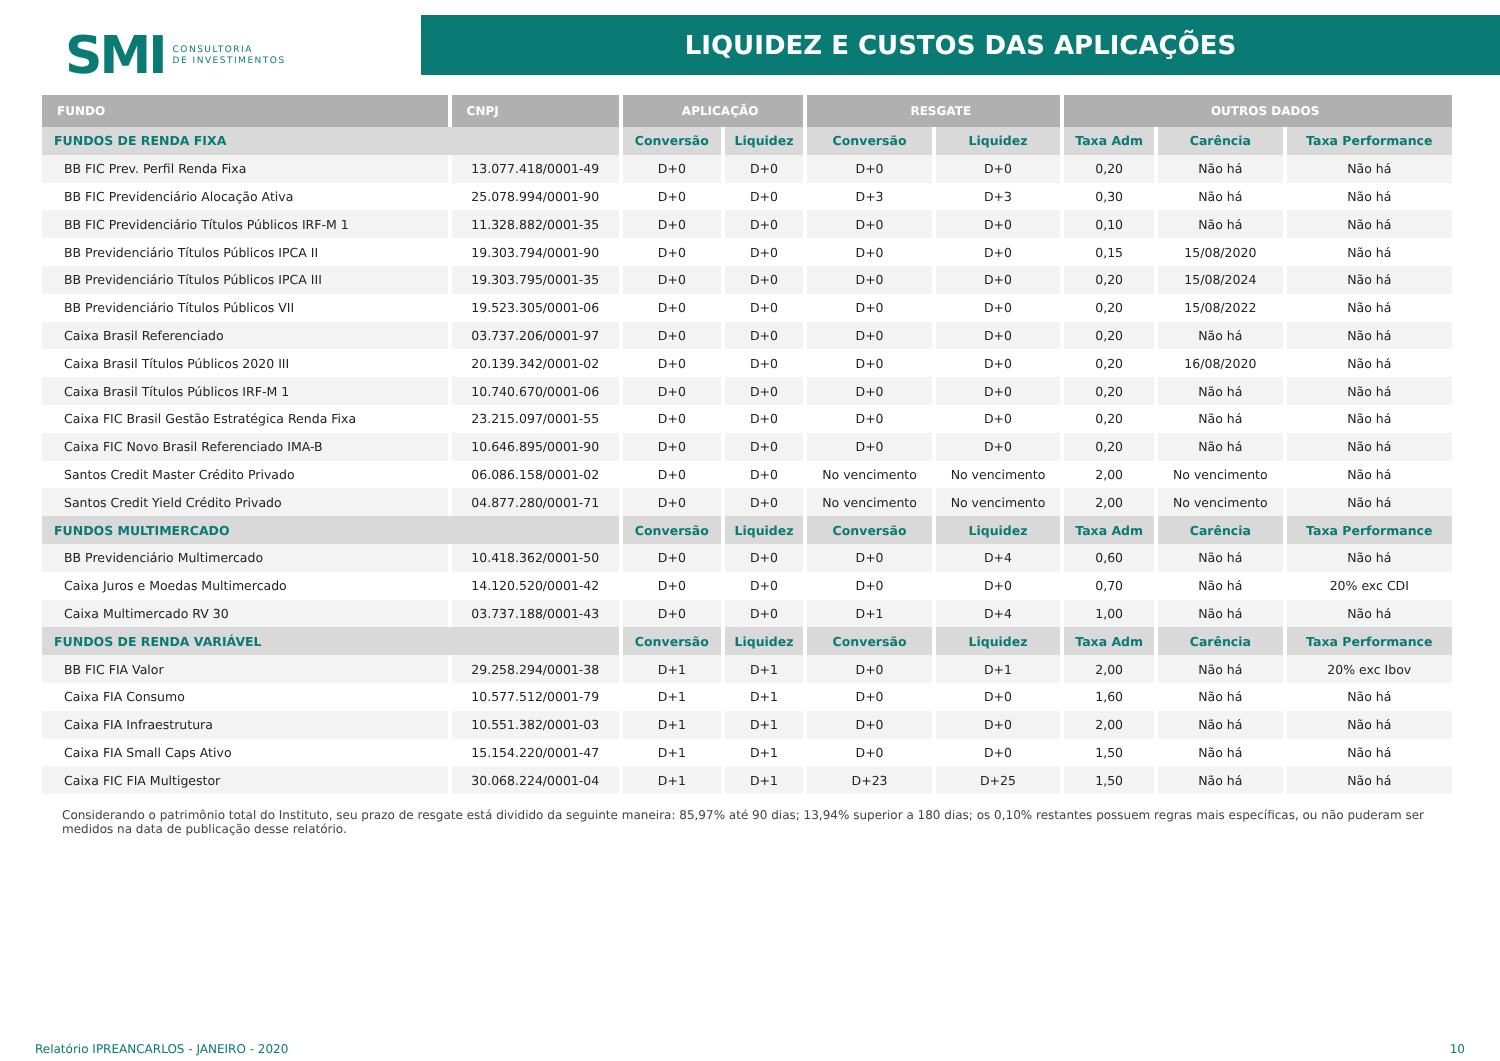SMI CONSULTORIA
DE INVESTIMENTOS
LIQUIDEZ E CUSTOS DAS APLICAÇÕES
| FUNDO | CNPJ | APLICAÇÃO | | RESGATE | | OUTROS DADOS | | |
| --- | --- | --- | --- | --- | --- | --- | --- | --- |
| FUNDOS DE RENDA FIXA | | Conversão | Liquidez | Conversão | Liquidez | Taxa Adm | Carência | Taxa Performance |
| BB FIC Prev. Perfil Renda Fixa | 13.077.418/0001-49 | D+0 | D+0 | D+0 | D+0 | 0,20 | Não há | Não há |
| BB FIC Previdenciário Alocação Ativa | 25.078.994/0001-90 | D+0 | D+0 | D+3 | D+3 | 0,30 | Não há | Não há |
| BB FIC Previdenciário Títulos Públicos IRF-M 1 | 11.328.882/0001-35 | D+0 | D+0 | D+0 | D+0 | 0,10 | Não há | Não há |
| BB Previdenciário Títulos Públicos IPCA II | 19.303.794/0001-90 | D+0 | D+0 | D+0 | D+0 | 0,15 | 15/08/2020 | Não há |
| BB Previdenciário Títulos Públicos IPCA III | 19.303.795/0001-35 | D+0 | D+0 | D+0 | D+0 | 0,20 | 15/08/2024 | Não há |
| BB Previdenciário Títulos Públicos VII | 19.523.305/0001-06 | D+0 | D+0 | D+0 | D+0 | 0,20 | 15/08/2022 | Não há |
| Caixa Brasil Referenciado | 03.737.206/0001-97 | D+0 | D+0 | D+0 | D+0 | 0,20 | Não há | Não há |
| Caixa Brasil Títulos Públicos 2020 III | 20.139.342/0001-02 | D+0 | D+0 | D+0 | D+0 | 0,20 | 16/08/2020 | Não há |
| Caixa Brasil Títulos Públicos IRF-M 1 | 10.740.670/0001-06 | D+0 | D+0 | D+0 | D+0 | 0,20 | Não há | Não há |
| Caixa FIC Brasil Gestão Estratégica Renda Fixa | 23.215.097/0001-55 | D+0 | D+0 | D+0 | D+0 | 0,20 | Não há | Não há |
| Caixa FIC Novo Brasil Referenciado IMA-B | 10.646.895/0001-90 | D+0 | D+0 | D+0 | D+0 | 0,20 | Não há | Não há |
| Santos Credit Master Crédito Privado | 06.086.158/0001-02 | D+0 | D+0 | No vencimento | No vencimento | 2,00 | No vencimento | Não há |
| Santos Credit Yield Crédito Privado | 04.877.280/0001-71 | D+0 | D+0 | No vencimento | No vencimento | 2,00 | No vencimento | Não há |
| FUNDOS MULTIMERCADO | | Conversão | Liquidez | Conversão | Liquidez | Taxa Adm | Carência | Taxa Performance |
| BB Previdenciário Multimercado | 10.418.362/0001-50 | D+0 | D+0 | D+0 | D+4 | 0,60 | Não há | Não há |
| Caixa Juros e Moedas Multimercado | 14.120.520/0001-42 | D+0 | D+0 | D+0 | D+0 | 0,70 | Não há | 20% exc CDI |
| Caixa Multimercado RV 30 | 03.737.188/0001-43 | D+0 | D+0 | D+1 | D+4 | 1,00 | Não há | Não há |
| FUNDOS DE RENDA VARIÁVEL | | Conversão | Liquidez | Conversão | Liquidez | Taxa Adm | Carência | Taxa Performance |
| BB FIC FIA Valor | 29.258.294/0001-38 | D+1 | D+1 | D+0 | D+1 | 2,00 | Não há | 20% exc Ibov |
| Caixa FIA Consumo | 10.577.512/0001-79 | D+1 | D+1 | D+0 | D+0 | 1,60 | Não há | Não há |
| Caixa FIA Infraestrutura | 10.551.382/0001-03 | D+1 | D+1 | D+0 | D+0 | 2,00 | Não há | Não há |
| Caixa FIA Small Caps Ativo | 15.154.220/0001-47 | D+1 | D+1 | D+0 | D+0 | 1,50 | Não há | Não há |
| Caixa FIC FIA Multigestor | 30.068.224/0001-04 | D+1 | D+1 | D+23 | D+25 | 1,50 | Não há | Não há |
Considerando o patrimônio total do Instituto, seu prazo de resgate está dividido da seguinte maneira: 85,97% até 90 dias; 13,94% superior a 180 dias; os 0,10% restantes possuem regras mais específicas, ou não puderam ser medidos na data de publicação desse relatório.
Relatório IPREANCARLOS - JANEIRO - 2020 10